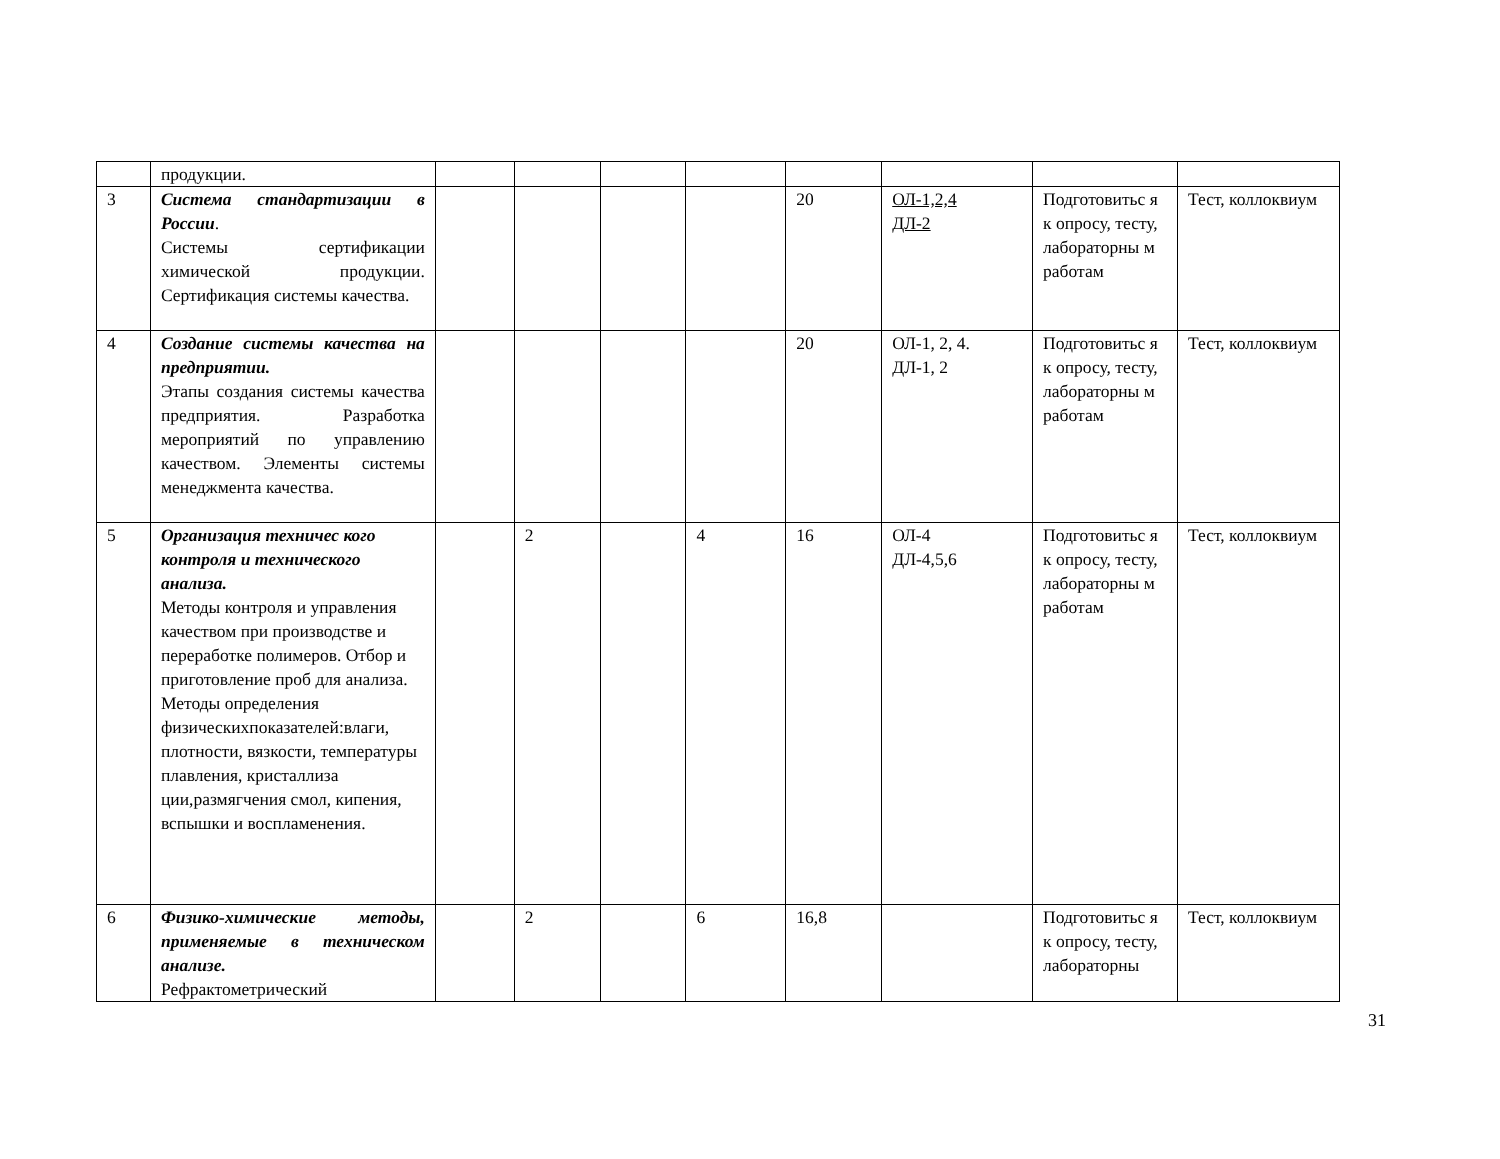| | продукции. | | | | | | | | |
| 3 | Система стандартизации в России . Системы сертификации химической продукции. Сертификация системы качества. | | | | | 20 | ОЛ-1,2,4 ДЛ-2 | Подготовитьс я к опросу, тесту, лабораторны м работам | Тест, коллоквиум |
| 4 | Создание системы качества на предприятии. Этапы создания системы качества предприятия. Разработка мероприятий по управлению качеством. Элементы системы менеджмента качества. | | | | | 20 | ОЛ-1, 2, 4. ДЛ-1, 2 | Подготовитьс я к опросу, тесту, лабораторны м работам | Тест, коллоквиум |
| 5 | Организация техничес кого контроля и технического анализа. Методы контроля и управления качеством при производстве и переработке полимеров. Отбор и приготовление проб для анализа. Методы определения физическихпоказателей:влаги, плотности, вязкости, температуры плавления, кристаллиза ции,размягчения смол, кипения, вспышки и воспламенения. | | 2 | | 4 | 16 | ОЛ-4 ДЛ-4,5,6 | Подготовитьс я к опросу, тесту, лабораторны м работам | Тест, коллоквиум |
| 6 | Физико-химические методы, применяемые в техническом анализе. Рефрактометрический | | 2 | | 6 | 16,8 | | Подготовитьс я к опросу, тесту, лабораторны | Тест, коллоквиум |
31